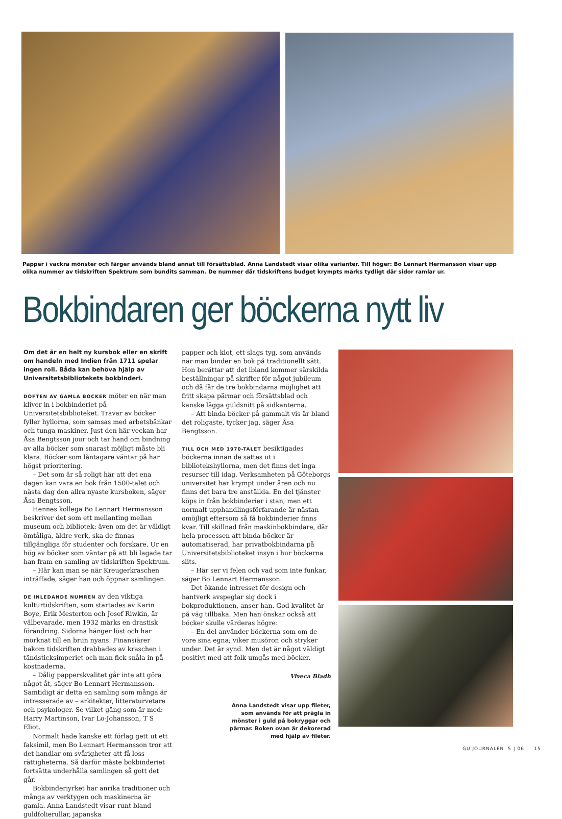Papper i vackra mönster och färger används bland annat till försättsblad. Anna Landstedt visar olika varianter. Till höger: Bo Lennart Hermansson visar upp olika nummer av tidskriften Spektrum som bundits samman. De nummer där tidskriftens budget krympts märks tydligt där sidor ramlar ur.
Bokbindaren ger böckerna nytt liv
Om det är en helt ny kursbok eller en skrift om handeln med Indien från 1711 spelar ingen roll. Båda kan behöva hjälp av Universitetsbibliotekets bokbinderi.
DOFTEN AV GAMLA BÖCKER möter en när man kliver in i bokbinderiet på Universitetsbiblioteket. Travar av böcker fyller hyllorna, som samsas med arbetsbänkar och tunga maskiner. Just den här veckan har Åsa Bengtsson jour och tar hand om bindning av alla böcker som snarast möjligt måste bli klara. Böcker som låntagare väntar på har högst prioritering.
– Det som är så roligt här att det ena dagen kan vara en bok från 1500-talet och nästa dag den allra nyaste kursboken, säger Åsa Bengtsson.
Hennes kollega Bo Lennart Hermansson beskriver det som ett mellanting mellan museum och bibliotek: även om det är väldigt ömtåliga, äldre verk, ska de finnas tillgängliga för studenter och forskare. Ur en hög av böcker som väntar på att bli lagade tar han fram en samling av tidskriften Spektrum.
– Här kan man se när Kreugerkraschen inträffade, säger han och öppnar samlingen.
DE INLEDANDE NUMREN av den viktiga kulturtidskriften, som startades av Karin Boye, Erik Mesterton och Josef Riwkin, är välbevarade, men 1932 märks en drastisk förändring. Sidorna hänger löst och har mörknat till en brun nyans. Finansiärer bakom tidskriften drabbades av kraschen i tändsticksimperiet och man fick snåla in på kostnaderna.
– Dålig papperskvalitet går inte att göra något åt, säger Bo Lennart Hermansson. Samtidigt är detta en samling som många är intresserade av – arkitekter, litteraturvetare och psykologer. Se vilket gäng som är med: Harry Martinson, Ivar Lo-Johansson, T S Eliot.
Normalt hade kanske ett förlag gett ut ett faksimil, men Bo Lennart Hermansson tror att det handlar om svårigheter att få loss rättigheterna. Så därför måste bokbinderiet fortsätta underhålla samlingen så gott det går.
Bokbinderiyrket har anrika traditioner och många av verktygen och maskinerna är gamla. Anna Landstedt visar runt bland guldfolierullar, japanska
papper och klot, ett slags tyg, som används när man binder en bok på traditionellt sätt. Hon berättar att det ibland kommer särskilda beställningar på skrifter för något jubileum och då får de tre bokbindarna möjlighet att fritt skapa pärmar och försättsblad och kanske lägga guldsnitt på sidkanterna.
– Att binda böcker på gammalt vis är bland det roligaste, tycker jag, säger Åsa Bengtsson.
TILL OCH MED 1970-TALET besiktigades böckerna innan de sattes ut i bibliotekshyllorna, men det finns det inga resurser till idag. Verksamheten på Göteborgs universitet har krympt under åren och nu finns det bara tre anställda. En del tjänster köps in från bokbinderier i stan, men ett normalt upphandlingsförfarande är nästan omöjligt eftersom så få bokbinderier finns kvar. Till skillnad från maskinbokbindare, där hela processen att binda böcker är automatiserad, har privatbokbindarna på Universitetsbiblioteket insyn i hur böckerna slits.
– Här ser vi felen och vad som inte funkar, säger Bo Lennart Hermansson.
Det ökande intresset för design och hantverk avspeglar sig dock i bokproduktionen, anser han. God kvalitet är på väg tillbaka. Men han önskar också att böcker skulle värderas högre:
– En del använder böckerna som om de vore sina egna; viker musöron och stryker under. Det är synd. Men det är något väldigt positivt med att folk umgås med böcker.
Viveca Bladh
Anna Landstedt visar upp fileter, som används för att prägla in mönster i guld på bokryggar och pärmar. Boken ovan är dekorerad med hjälp av fileter.
GU JOURNALEN 5 | 06 15